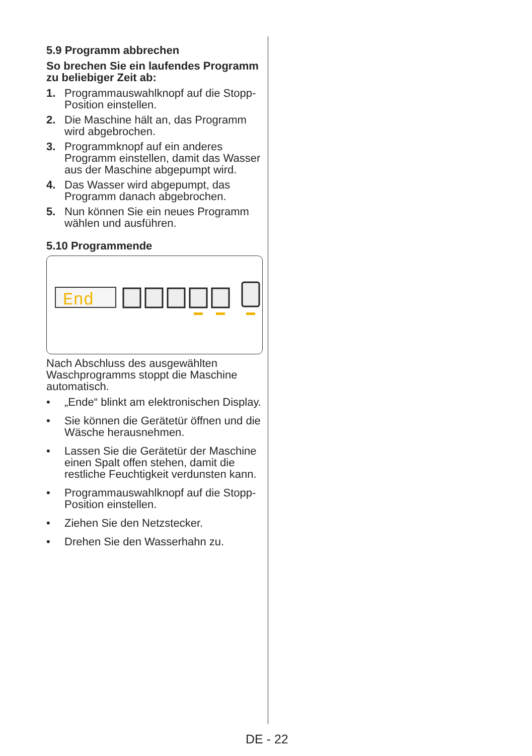5.9 Programm abbrechen
So brechen Sie ein laufendes Programm zu beliebiger Zeit ab:
1. Programmauswahlknopf auf die Stopp-Position einstellen.
2. Die Maschine hält an, das Programm wird abgebrochen.
3. Programmknopf auf ein anderes Programm einstellen, damit das Wasser aus der Maschine abgepumpt wird.
4. Das Wasser wird abgepumpt, das Programm danach abgebrochen.
5. Nun können Sie ein neues Programm wählen und ausführen.
5.10 Programmende
End
Nach Abschluss des ausgewählten Waschprogramms stoppt die Maschine automatisch.
• „Ende“ blinkt am elektronischen Display.
• Sie können die Gerätetür öffnen und die Wäsche herausnehmen.
• Lassen Sie die Gerätetür der Maschine einen Spalt offen stehen, damit die restliche Feuchtigkeit verdunsten kann.
• Programmauswahlknopf auf die Stopp-Position einstellen.
• Ziehen Sie den Netzstecker.
• Drehen Sie den Wasserhahn zu.
DE - 22